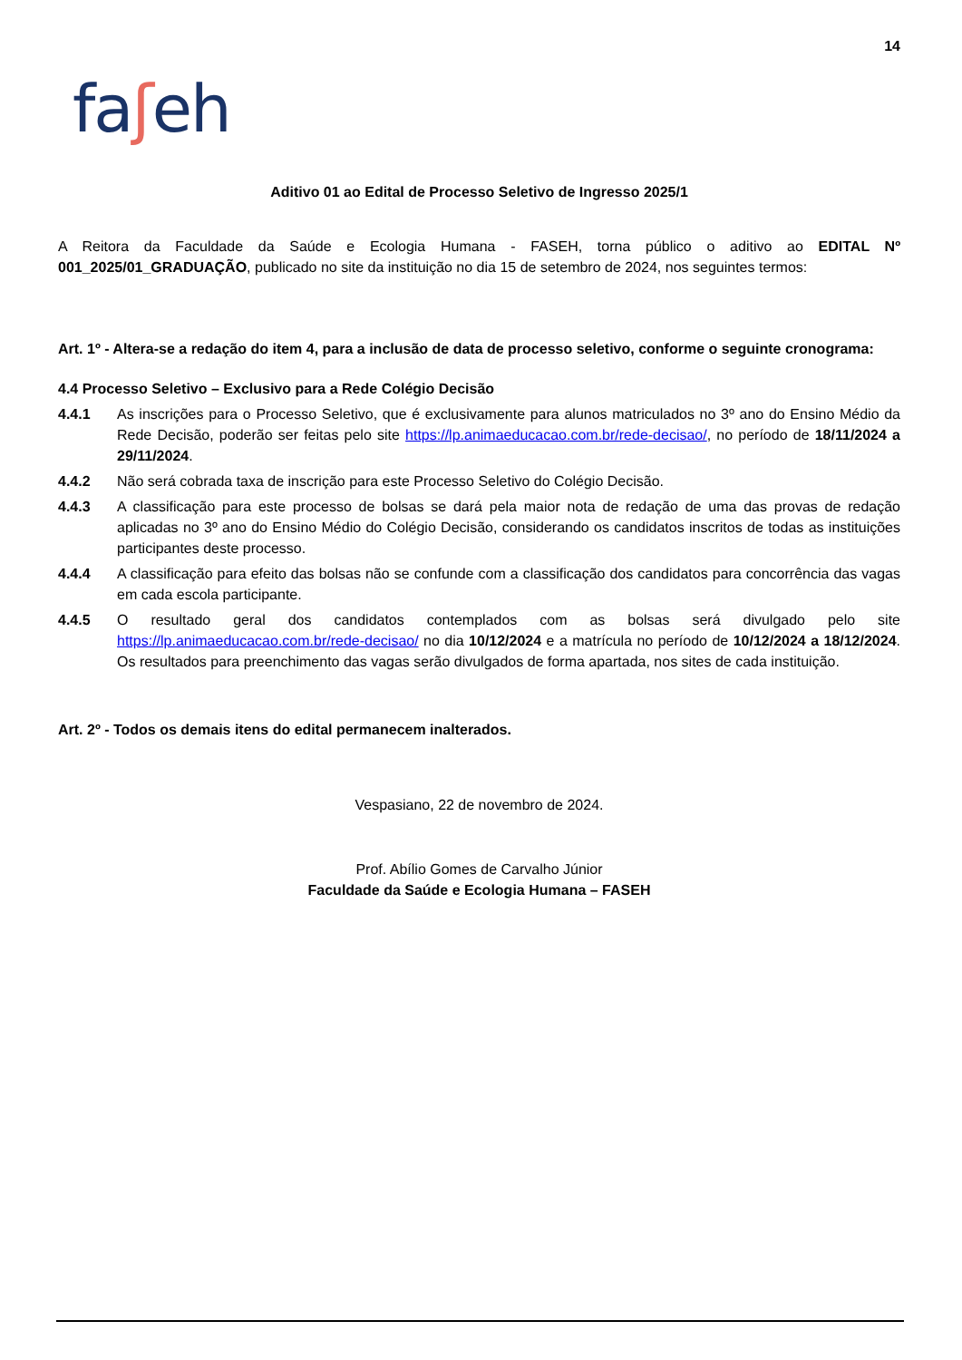14
faʃeh
Aditivo 01 ao Edital de Processo Seletivo de Ingresso 2025/1
A Reitora da Faculdade da Saúde e Ecologia Humana - FASEH, torna público o aditivo ao EDITAL Nº 001_2025/01_GRADUAÇÃO, publicado no site da instituição no dia 15 de setembro de 2024, nos seguintes termos:
Art. 1º - Altera-se a redação do item 4, para a inclusão de data de processo seletivo, conforme o seguinte cronograma:
4.4 Processo Seletivo – Exclusivo para a Rede Colégio Decisão
4.4.1 As inscrições para o Processo Seletivo, que é exclusivamente para alunos matriculados no 3º ano do Ensino Médio da Rede Decisão, poderão ser feitas pelo site https://lp.animaeducacao.com.br/rede-decisao/, no período de 18/11/2024 a 29/11/2024.
4.4.2 Não será cobrada taxa de inscrição para este Processo Seletivo do Colégio Decisão.
4.4.3 A classificação para este processo de bolsas se dará pela maior nota de redação de uma das provas de redação aplicadas no 3º ano do Ensino Médio do Colégio Decisão, considerando os candidatos inscritos de todas as instituições participantes deste processo.
4.4.4 A classificação para efeito das bolsas não se confunde com a classificação dos candidatos para concorrência das vagas em cada escola participante.
4.4.5 O resultado geral dos candidatos contemplados com as bolsas será divulgado pelo site https://lp.animaeducacao.com.br/rede-decisao/ no dia 10/12/2024 e a matrícula no período de 10/12/2024 a 18/12/2024. Os resultados para preenchimento das vagas serão divulgados de forma apartada, nos sites de cada instituição.
Art. 2º - Todos os demais itens do edital permanecem inalterados.
Vespasiano, 22 de novembro de 2024.
Prof. Abílio Gomes de Carvalho Júnior
Faculdade da Saúde e Ecologia Humana – FASEH